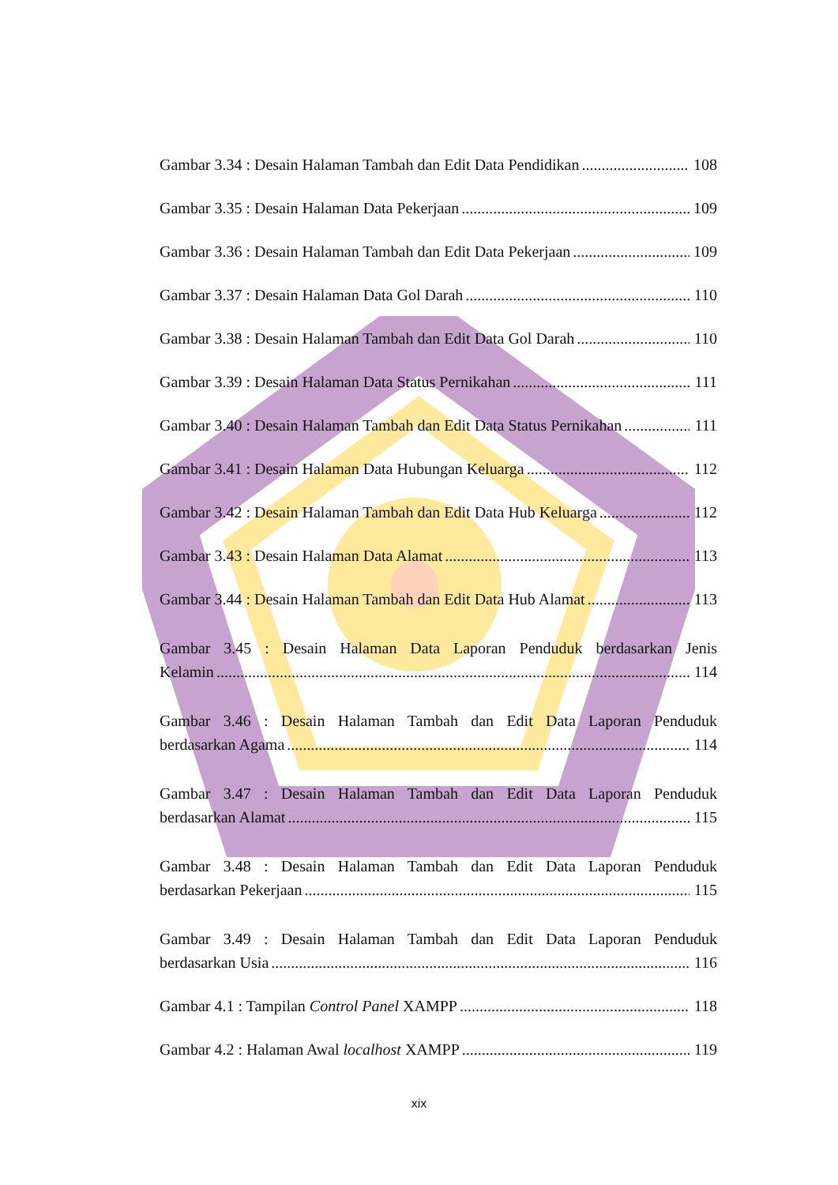Gambar 3.34 : Desain Halaman Tambah dan Edit Data Pendidikan 108
Gambar 3.35 : Desain Halaman Data Pekerjaan 109
Gambar 3.36 : Desain Halaman Tambah dan Edit Data Pekerjaan 109
Gambar 3.37 : Desain Halaman Data Gol Darah 110
Gambar 3.38 : Desain Halaman Tambah dan Edit Data Gol Darah 110
Gambar 3.39 : Desain Halaman Data Status Pernikahan 111
Gambar 3.40 : Desain Halaman Tambah dan Edit Data Status Pernikahan 111
Gambar 3.41 : Desain Halaman Data Hubungan Keluarga 112
Gambar 3.42 : Desain Halaman Tambah dan Edit Data Hub Keluarga 112
Gambar 3.43 : Desain Halaman Data Alamat 113
Gambar 3.44 : Desain Halaman Tambah dan Edit Data Hub Alamat 113
Gambar 3.45 : Desain Halaman Data Laporan Penduduk berdasarkan Jenis
Kelamin 114
Gambar 3.46 : Desain Halaman Tambah dan Edit Data Laporan Penduduk
berdasarkan Agama 114
Gambar 3.47 : Desain Halaman Tambah dan Edit Data Laporan Penduduk
berdasarkan Alamat 115
Gambar 3.48 : Desain Halaman Tambah dan Edit Data Laporan Penduduk
berdasarkan Pekerjaan 115
Gambar 3.49 : Desain Halaman Tambah dan Edit Data Laporan Penduduk
berdasarkan Usia 116
Gambar 4.1 : Tampilan Control Panel XAMPP 118
Gambar 4.2 : Halaman Awal localhost XAMPP 119
xix